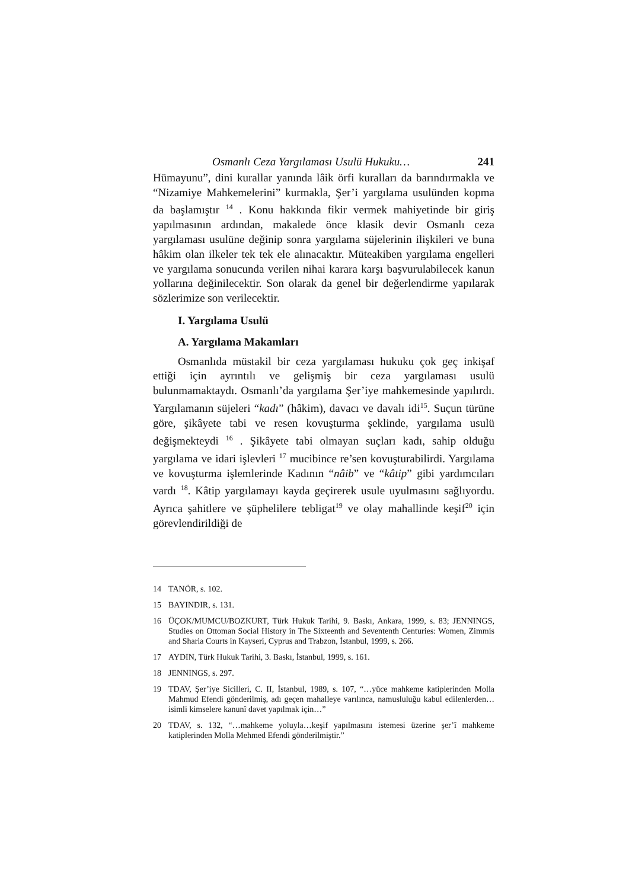Osmanlı Ceza Yargılaması Usulü Hukuku… 241
Hümayunu”, dini kurallar yanında lâik örfi kuralları da barındırmakla ve “Nizamiye Mahkemelerini” kurmakla, Şer’i yargılama usulünden kopma da başlamıştır <sup>14</sup> . Konu hakkında fikir vermek mahiyetinde bir giriş yapılmasının ardından, makalede önce klasik devir Osmanlı ceza yargılaması usulüne değinip sonra yargılama süjelerinin ilişkileri ve buna hâkim olan ilkeler tek tek ele alınacaktır. Müteakiben yargılama engelleri ve yargılama sonucunda verilen nihai karara karşı başvurulabilecek kanun yollarına değinilecektir. Son olarak da genel bir değerlendirme yapılarak sözlerimize son verilecektir.
I. Yargılama Usulü
A. Yargılama Makamları
Osmanlıda müstakil bir ceza yargılaması hukuku çok geç inkişaf ettiği için ayrıntılı ve gelişmiş bir ceza yargılaması usulü bulunmamaktaydı. Osmanlı’da yargılama Şer’iye mahkemesinde yapılırdı. Yargılamanın süjeleri “kadı” (hâkim), davacı ve davalı idi<sup>15</sup>. Suçun türüne göre, şikâyete tabi ve resen kovuşturma şeklinde, yargılama usulü değişmekteydi <sup>16</sup> . Şikâyete tabi olmayan suçları kadı, sahip olduğu yargılama ve idari işlevleri <sup>17</sup> mucibince re’sen kovuşturabilirdi. Yargılama ve kovuşturma işlemlerinde Kadının “nâib” ve “kâtip” gibi yardımcıları vardı <sup>18</sup>. Kâtip yargılamayı kayda geçirerek usule uyulmasını sağlıyordu. Ayrıca şahitlere ve şüphelilere tebligat<sup>19</sup> ve olay mahallinde keşif<sup>20</sup> için görevlendirildiği de
14 TANÖR, s. 102.
15 BAYINDIR, s. 131.
16 ÜÇOK/MUMCU/BOZKURT, Türk Hukuk Tarihi, 9. Baskı, Ankara, 1999, s. 83; JENNINGS, Studies on Ottoman Social History in The Sixteenth and Sevententh Centuries: Women, Zimmis and Sharia Courts in Kayseri, Cyprus and Trabzon, İstanbul, 1999, s. 266.
17 AYDIN, Türk Hukuk Tarihi, 3. Baskı, İstanbul, 1999, s. 161.
18 JENNINGS, s. 297.
19 TDAV, Şer’iye Sicilleri, C. II, İstanbul, 1989, s. 107, “…yüce mahkeme katiplerinden Molla Mahmud Efendi gönderilmiş, adı geçen mahalleye varılınca, namusluluğu kabul edilenlerden…isimli kimselere kanunî davet yapılmak için…”
20 TDAV, s. 132, “…mahkeme yoluyla…keşif yapılmasını istemesi üzerine şer’î mahkeme katiplerinden Molla Mehmed Efendi gönderilmiştir.”